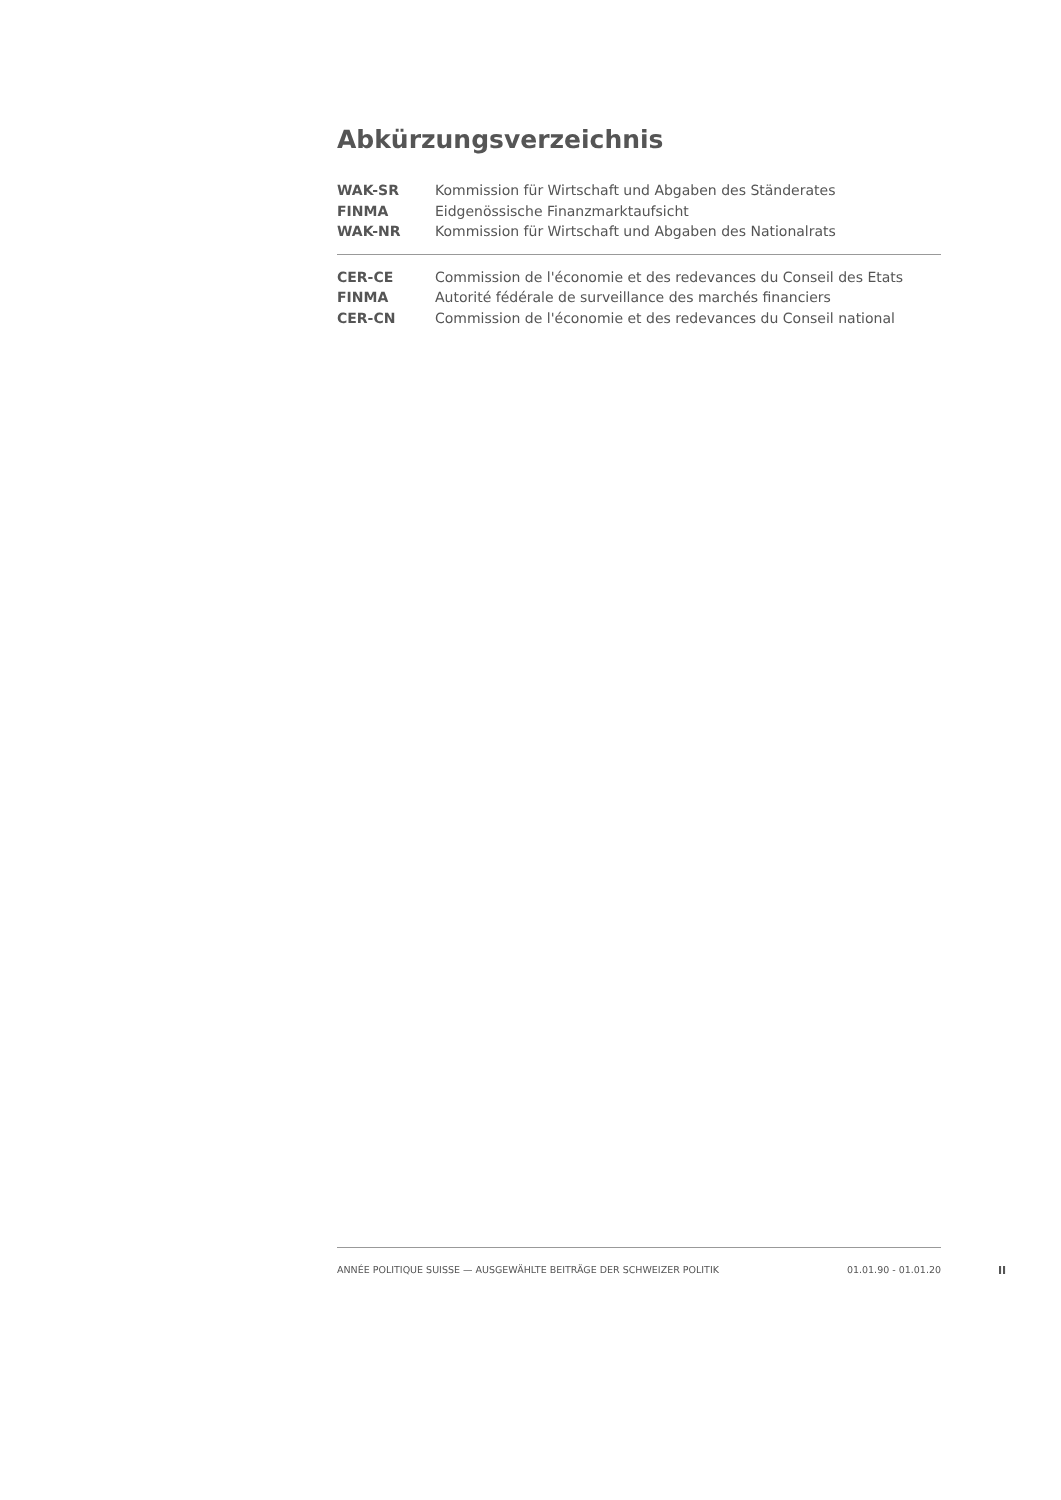Abkürzungsverzeichnis
| WAK-SR | Kommission für Wirtschaft und Abgaben des Ständerates |
| FINMA | Eidgenössische Finanzmarktaufsicht |
| WAK-NR | Kommission für Wirtschaft und Abgaben des Nationalrats |
| CER-CE | Commission de l'économie et des redevances du Conseil des Etats |
| FINMA | Autorité fédérale de surveillance des marchés financiers |
| CER-CN | Commission de l'économie et des redevances du Conseil national |
ANNÉE POLITIQUE SUISSE — AUSGEWÄHLTE BEITRÄGE DER SCHWEIZER POLITIK 01.01.90 - 01.01.20
II